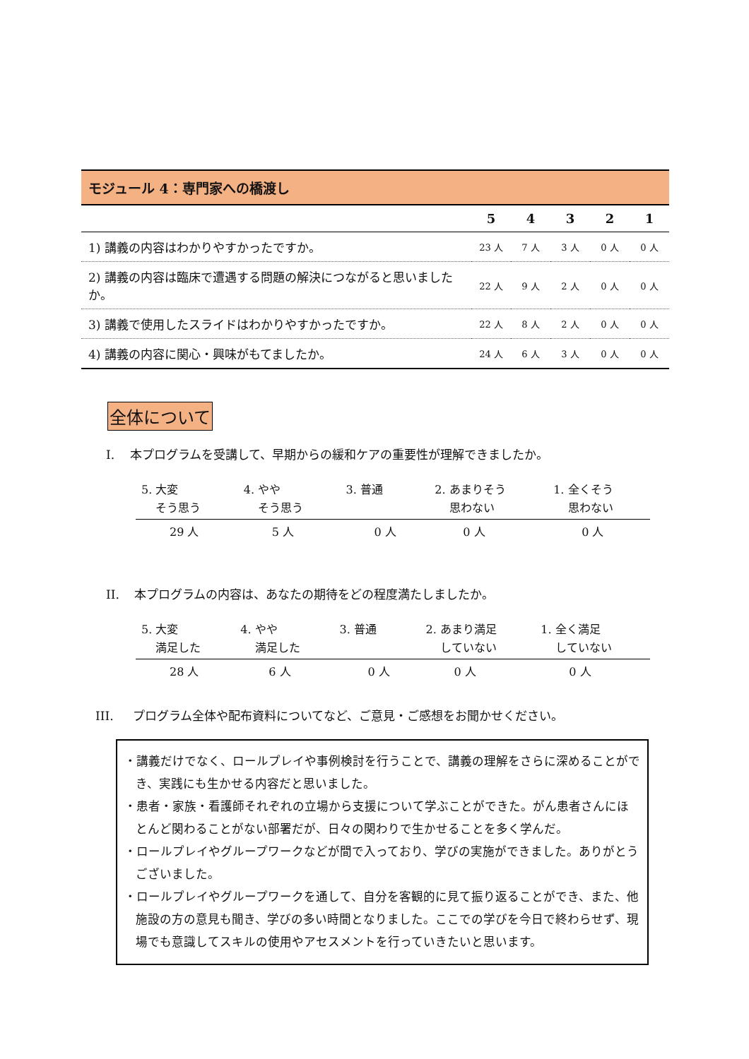| モジュール 4：専門家への橋渡し | | | | | |
| --- | --- | --- | --- | --- | --- |
| | 5 | 4 | 3 | 2 | 1 |
| 1) 講義の内容はわかりやすかったですか。 | 23 人 | 7 人 | 3 人 | 0 人 | 0 人 |
| 2) 講義の内容は臨床で遭遇する問題の解決につながると思いましたか。 | 22 人 | 9 人 | 2 人 | 0 人 | 0 人 |
| 3) 講義で使用したスライドはわかりやすかったですか。 | 22 人 | 8 人 | 2 人 | 0 人 | 0 人 |
| 4) 講義の内容に関心・興味がもてましたか。 | 24 人 | 6 人 | 3 人 | 0 人 | 0 人 |
全体について
I. 本プログラムを受講して、早期からの緩和ケアの重要性が理解できましたか。
| 5. 大変 そう思う | 4. やや そう思う | 3. 普通 | 2. あまりそう 思わない | 1. 全くそう 思わない |
| --- | --- | --- | --- | --- |
| 29 人 | 5 人 | 0 人 | 0 人 | 0 人 |
II. 本プログラムの内容は、あなたの期待をどの程度満たしましたか。
| 5. 大変 満足した | 4. やや 満足した | 3. 普通 | 2. あまり満足 していない | 1. 全く満足 していない |
| --- | --- | --- | --- | --- |
| 28 人 | 6 人 | 0 人 | 0 人 | 0 人 |
III. プログラム全体や配布資料についてなど、ご意見・ご感想をお聞かせください。
・講義だけでなく、ロールプレイや事例検討を行うことで、講義の理解をさらに深めることができ、実践にも生かせる内容だと思いました。
・患者・家族・看護師それぞれの立場から支援について学ぶことができた。がん患者さんにほとんど関わることがない部署だが、日々の関わりで生かせることを多く学んだ。
・ロールプレイやグループワークなどが間で入っており、学びの実施ができました。ありがとうございました。
・ロールプレイやグループワークを通して、自分を客観的に見て振り返ることができ、また、他施設の方の意見も聞き、学びの多い時間となりました。ここでの学びを今日で終わらせず、現場でも意識してスキルの使用やアセスメントを行っていきたいと思います。